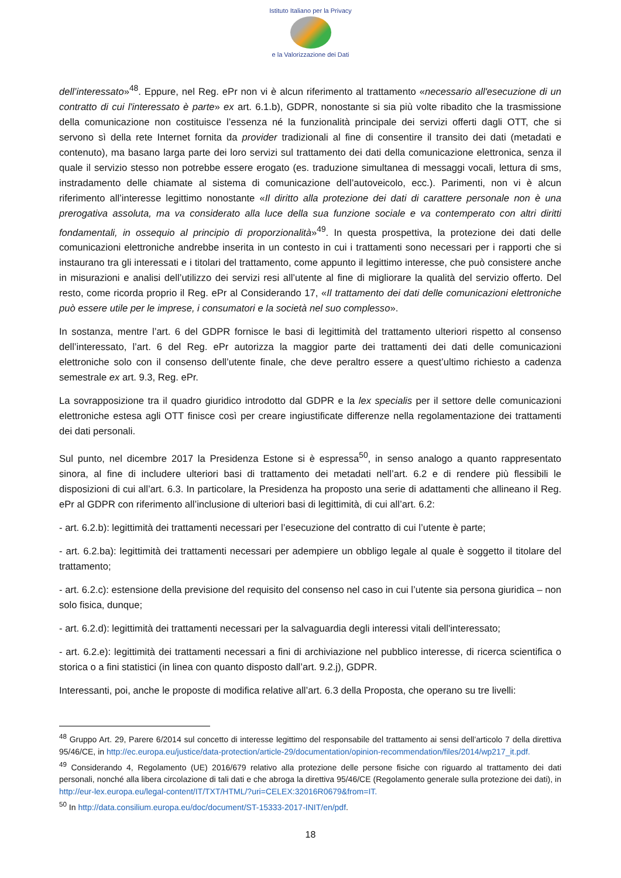Istituto Italiano per la Privacy
e la Valorizzazione dei Dati
dell’interessato»<sup>48</sup>. Eppure, nel Reg. ePr non vi è alcun riferimento al trattamento «necessario all'esecuzione di un contratto di cui l'interessato è parte» ex art. 6.1.b), GDPR, nonostante si sia più volte ribadito che la trasmissione della comunicazione non costituisce l’essenza né la funzionalità principale dei servizi offerti dagli OTT, che si servono sì della rete Internet fornita da provider tradizionali al fine di consentire il transito dei dati (metadati e contenuto), ma basano larga parte dei loro servizi sul trattamento dei dati della comunicazione elettronica, senza il quale il servizio stesso non potrebbe essere erogato (es. traduzione simultanea di messaggi vocali, lettura di sms, instradamento delle chiamate al sistema di comunicazione dell’autoveicolo, ecc.). Parimenti, non vi è alcun riferimento all’interesse legittimo nonostante «Il diritto alla protezione dei dati di carattere personale non è una prerogativa assoluta, ma va considerato alla luce della sua funzione sociale e va contemperato con altri diritti fondamentali, in ossequio al principio di proporzionalità»<sup>49</sup>. In questa prospettiva, la protezione dei dati delle comunicazioni elettroniche andrebbe inserita in un contesto in cui i trattamenti sono necessari per i rapporti che si instaurano tra gli interessati e i titolari del trattamento, come appunto il legittimo interesse, che può consistere anche in misurazioni e analisi dell’utilizzo dei servizi resi all’utente al fine di migliorare la qualità del servizio offerto. Del resto, come ricorda proprio il Reg. ePr al Considerando 17, «Il trattamento dei dati delle comunicazioni elettroniche può essere utile per le imprese, i consumatori e la società nel suo complesso».
In sostanza, mentre l’art. 6 del GDPR fornisce le basi di legittimità del trattamento ulteriori rispetto al consenso dell’interessato, l’art. 6 del Reg. ePr autorizza la maggior parte dei trattamenti dei dati delle comunicazioni elettroniche solo con il consenso dell’utente finale, che deve peraltro essere a quest’ultimo richiesto a cadenza semestrale ex art. 9.3, Reg. ePr.
La sovrapposizione tra il quadro giuridico introdotto dal GDPR e la lex specialis per il settore delle comunicazioni elettroniche estesa agli OTT finisce così per creare ingiustificate differenze nella regolamentazione dei trattamenti dei dati personali.
Sul punto, nel dicembre 2017 la Presidenza Estone si è espressa<sup>50</sup>, in senso analogo a quanto rappresentato sinora, al fine di includere ulteriori basi di trattamento dei metadati nell’art. 6.2 e di rendere più flessibili le disposizioni di cui all’art. 6.3. In particolare, la Presidenza ha proposto una serie di adattamenti che allineano il Reg. ePr al GDPR con riferimento all’inclusione di ulteriori basi di legittimità, di cui all’art. 6.2:
- art. 6.2.b): legittimità dei trattamenti necessari per l’esecuzione del contratto di cui l’utente è parte;
- art. 6.2.ba): legittimità dei trattamenti necessari per adempiere un obbligo legale al quale è soggetto il titolare del trattamento;
- art. 6.2.c): estensione della previsione del requisito del consenso nel caso in cui l’utente sia persona giuridica – non solo fisica, dunque;
- art. 6.2.d): legittimità dei trattamenti necessari per la salvaguardia degli interessi vitali dell'interessato;
- art. 6.2.e): legittimità dei trattamenti necessari a fini di archiviazione nel pubblico interesse, di ricerca scientifica o storica o a fini statistici (in linea con quanto disposto dall’art. 9.2.j), GDPR.
Interessanti, poi, anche le proposte di modifica relative all’art. 6.3 della Proposta, che operano su tre livelli:
<sup>48</sup> Gruppo Art. 29, Parere 6/2014 sul concetto di interesse legittimo del responsabile del trattamento ai sensi dell’articolo 7 della direttiva 95/46/CE, in http://ec.europa.eu/justice/data-protection/article-29/documentation/opinion-recommendation/files/2014/wp217_it.pdf.
<sup>49</sup> Considerando 4, Regolamento (UE) 2016/679 relativo alla protezione delle persone fisiche con riguardo al trattamento dei dati personali, nonché alla libera circolazione di tali dati e che abroga la direttiva 95/46/CE (Regolamento generale sulla protezione dei dati), in http://eur-lex.europa.eu/legal-content/IT/TXT/HTML/?uri=CELEX:32016R0679&from=IT.
<sup>50</sup> In http://data.consilium.europa.eu/doc/document/ST-15333-2017-INIT/en/pdf.
18